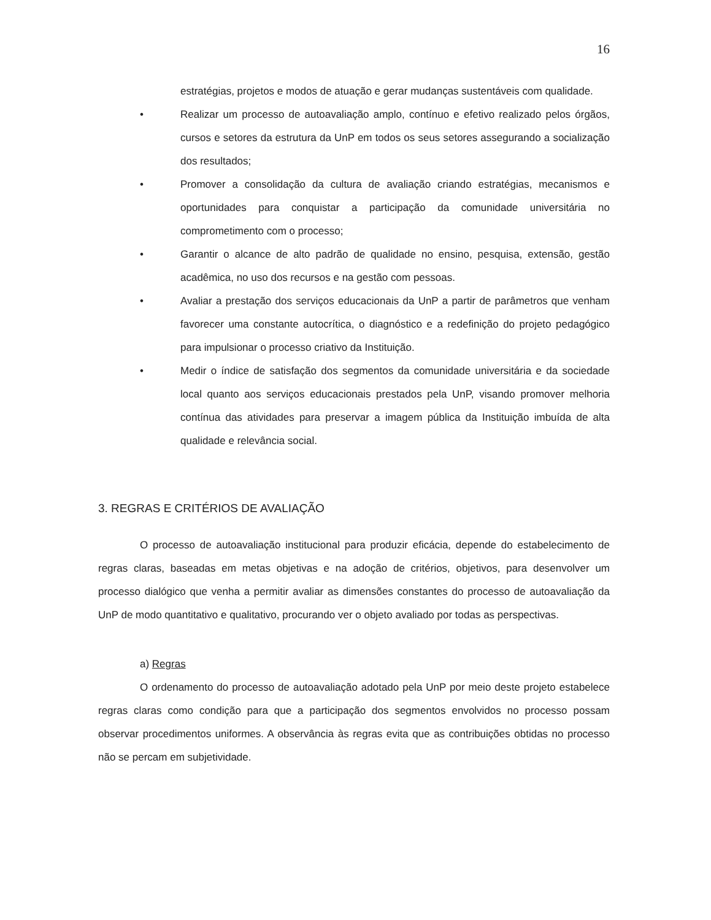16
estratégias, projetos e modos de atuação e gerar mudanças sustentáveis com qualidade.
• Realizar um processo de autoavaliação amplo, contínuo e efetivo realizado pelos órgãos, cursos e setores da estrutura da UnP em todos os seus setores assegurando a socialização dos resultados;
• Promover a consolidação da cultura de avaliação criando estratégias, mecanismos e oportunidades para conquistar a participação da comunidade universitária no comprometimento com o processo;
• Garantir o alcance de alto padrão de qualidade no ensino, pesquisa, extensão, gestão acadêmica, no uso dos recursos e na gestão com pessoas.
• Avaliar a prestação dos serviços educacionais da UnP a partir de parâmetros que venham favorecer uma constante autocrítica, o diagnóstico e a redefinição do projeto pedagógico para impulsionar o processo criativo da Instituição.
• Medir o índice de satisfação dos segmentos da comunidade universitária e da sociedade local quanto aos serviços educacionais prestados pela UnP, visando promover melhoria contínua das atividades para preservar a imagem pública da Instituição imbuída de alta qualidade e relevância social.
3. REGRAS E CRITÉRIOS DE AVALIAÇÃO
O processo de autoavaliação institucional para produzir eficácia, depende do estabelecimento de regras claras, baseadas em metas objetivas e na adoção de critérios, objetivos, para desenvolver um processo dialógico que venha a permitir avaliar as dimensões constantes do processo de autoavaliação da UnP de modo quantitativo e qualitativo, procurando ver o objeto avaliado por todas as perspectivas.
a) Regras
O ordenamento do processo de autoavaliação adotado pela UnP por meio deste projeto estabelece regras claras como condição para que a participação dos segmentos envolvidos no processo possam observar procedimentos uniformes. A observância às regras evita que as contribuições obtidas no processo não se percam em subjetividade.